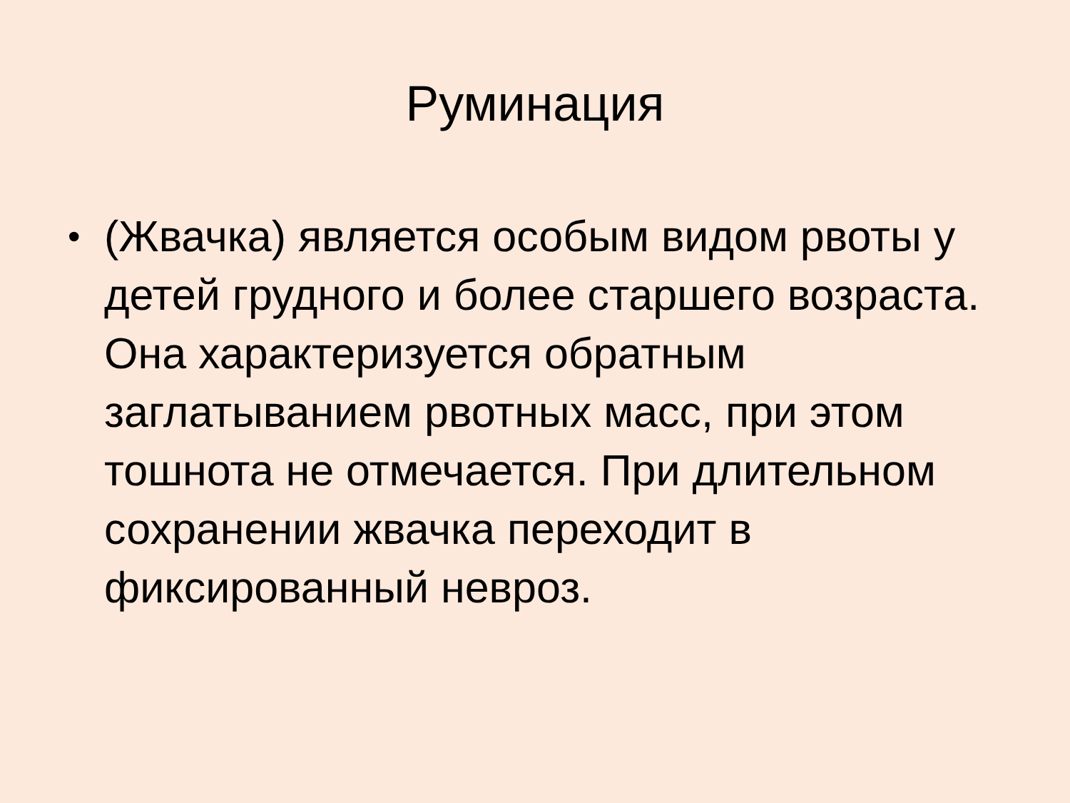Руминация
•
(Жвачка) является особым видом рвоты у детей грудного и более старшего возраста. Она характеризуется обратным заглатыванием рвотных масс, при этом тошнота не отмечается. При длительном сохранении жвачка переходит в фиксированный невроз.